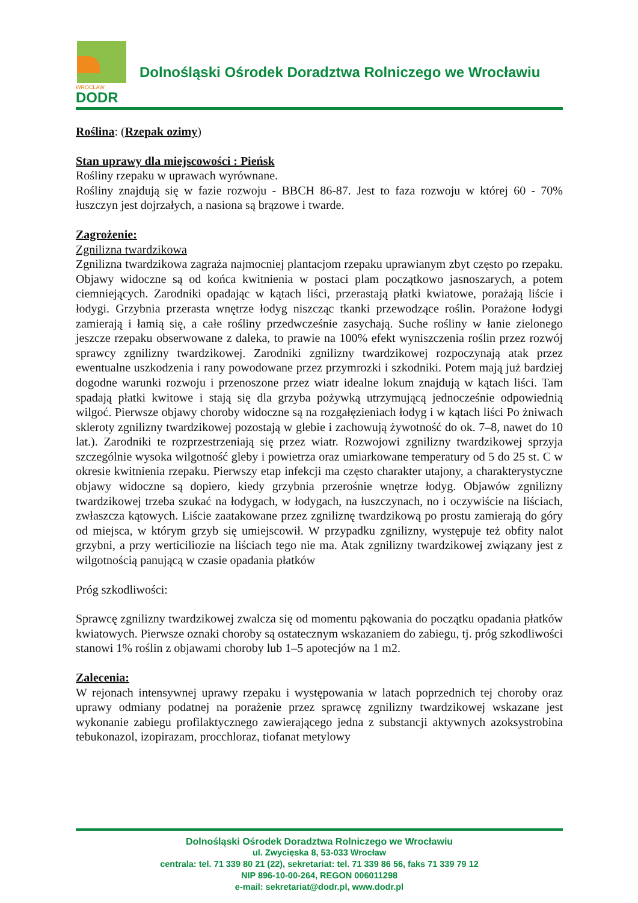WROCŁAW
DODR
Dolnośląski Ośrodek Doradztwa Rolniczego we Wrocławiu
Roślina: (Rzepak ozimy)
Stan uprawy dla miejscowości : Pieńsk
Rośliny rzepaku w uprawach wyrównane.
Rośliny znajdują się w fazie rozwoju - BBCH 86-87. Jest to faza rozwoju w której 60 - 70% łuszczyn jest dojrzałych, a nasiona są brązowe i twarde.
Zagrożenie:
Zgnilizna twardzikowa
Zgnilizna twardzikowa zagraża najmocniej plantacjom rzepaku uprawianym zbyt często po rzepaku. Objawy widoczne są od końca kwitnienia w postaci plam początkowo jasnoszarych, a potem ciemniejących. Zarodniki opadając w kątach liści, przerastają płatki kwiatowe, porażają liście i łodygi. Grzybnia przerasta wnętrze łodyg niszcząc tkanki przewodzące roślin. Porażone łodygi zamierają i łamią się, a całe rośliny przedwcześnie zasychają. Suche rośliny w łanie zielonego jeszcze rzepaku obserwowane z daleka, to prawie na 100% efekt wyniszczenia roślin przez rozwój sprawcy zgnilizny twardzikowej. Zarodniki zgnilizny twardzikowej rozpoczynają atak przez ewentualne uszkodzenia i rany powodowane przez przymrozki i szkodniki. Potem mają już bardziej dogodne warunki rozwoju i przenoszone przez wiatr idealne lokum znajdują w kątach liści. Tam spadają płatki kwitowe i stają się dla grzyba pożywką utrzymującą jednocześnie odpowiednią wilgoć. Pierwsze objawy choroby widoczne są na rozgałęzieniach łodyg i w kątach liści Po żniwach skleroty zgnilizny twardzikowej pozostają w glebie i zachowują żywotność do ok. 7–8, nawet do 10 lat.). Zarodniki te rozprzestrzeniają się przez wiatr. Rozwojowi zgnilizny twardzikowej sprzyja szczególnie wysoka wilgotność gleby i powietrza oraz umiarkowane temperatury od 5 do 25 st. C w okresie kwitnienia rzepaku. Pierwszy etap infekcji ma często charakter utajony, a charakterystyczne objawy widoczne są dopiero, kiedy grzybnia przerośnie wnętrze łodyg. Objawów zgnilizny twardzikowej trzeba szukać na łodygach, w łodygach, na łuszczynach, no i oczywiście na liściach, zwłaszcza kątowych. Liście zaatakowane przez zgniliznę twardzikową po prostu zamierają do góry od miejsca, w którym grzyb się umiejscowił. W przypadku zgnilizny, występuje też obfity nalot grzybni, a przy werticiliozie na liściach tego nie ma. Atak zgnilizny twardzikowej związany jest z wilgotnością panującą w czasie opadania płatków
Próg szkodliwości:
Sprawcę zgnilizny twardzikowej zwalcza się od momentu pąkowania do początku opadania płatków kwiatowych. Pierwsze oznaki choroby są ostatecznym wskazaniem do zabiegu, tj. próg szkodliwości stanowi 1% roślin z objawami choroby lub 1–5 apotecjów na 1 m2.
Zalecenia:
W rejonach intensywnej uprawy rzepaku i występowania w latach poprzednich tej choroby oraz uprawy odmiany podatnej na porażenie przez sprawcę zgnilizny twardzikowej wskazane jest wykonanie zabiegu profilaktycznego zawierającego jedna z substancji aktywnych azoksystrobina tebukonazol, izopirazam, procchloraz, tiofanat metylowy
Dolnośląski Ośrodek Doradztwa Rolniczego we Wrocławiu
ul. Zwycięska 8, 53-033 Wrocław
centrala: tel. 71 339 80 21 (22), sekretariat: tel. 71 339 86 56, faks 71 339 79 12
NIP 896-10-00-264, REGON 006011298
e-mail: sekretariat@dodr.pl, www.dodr.pl